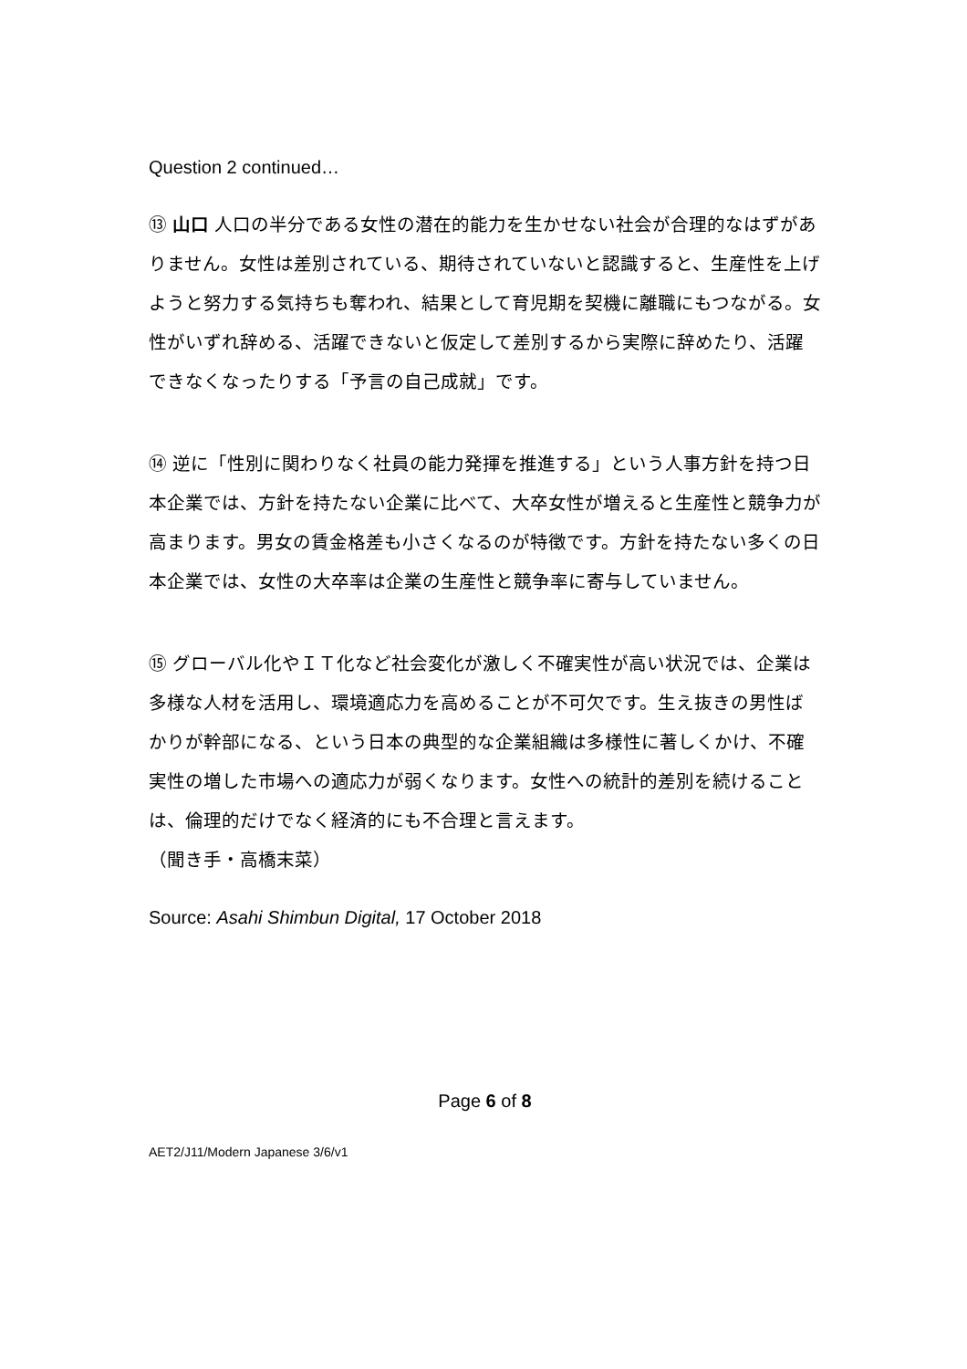Question 2 continued…
⑬ 山口 人口の半分である女性の潜在的能力を生かせない社会が合理的なはずがありません。女性は差別されている、期待されていないと認識すると、生産性を上げようと努力する気持ちも奪われ、結果として育児期を契機に離職にもつながる。女性がいずれ辞める、活躍できないと仮定して差別するから実際に辞めたり、活躍できなくなったりする「予言の自己成就」です。
⑭ 逆に「性別に関わりなく社員の能力発揮を推進する」という人事方針を持つ日本企業では、方針を持たない企業に比べて、大卒女性が増えると生産性と競争力が高まります。男女の賃金格差も小さくなるのが特徴です。方針を持たない多くの日本企業では、女性の大卒率は企業の生産性と競争率に寄与していません。
⑮ グローバル化やＩＴ化など社会変化が激しく不確実性が高い状況では、企業は多様な人材を活用し、環境適応力を高めることが不可欠です。生え抜きの男性ばかりが幹部になる、という日本の典型的な企業組織は多様性に著しくかけ、不確実性の増した市場への適応力が弱くなります。女性への統計的差別を続けることは、倫理的だけでなく経済的にも不合理と言えます。
（聞き手・高橋末菜）
Source: Asahi Shimbun Digital, 17 October 2018
Page 6 of 8
AET2/J11/Modern Japanese 3/6/v1